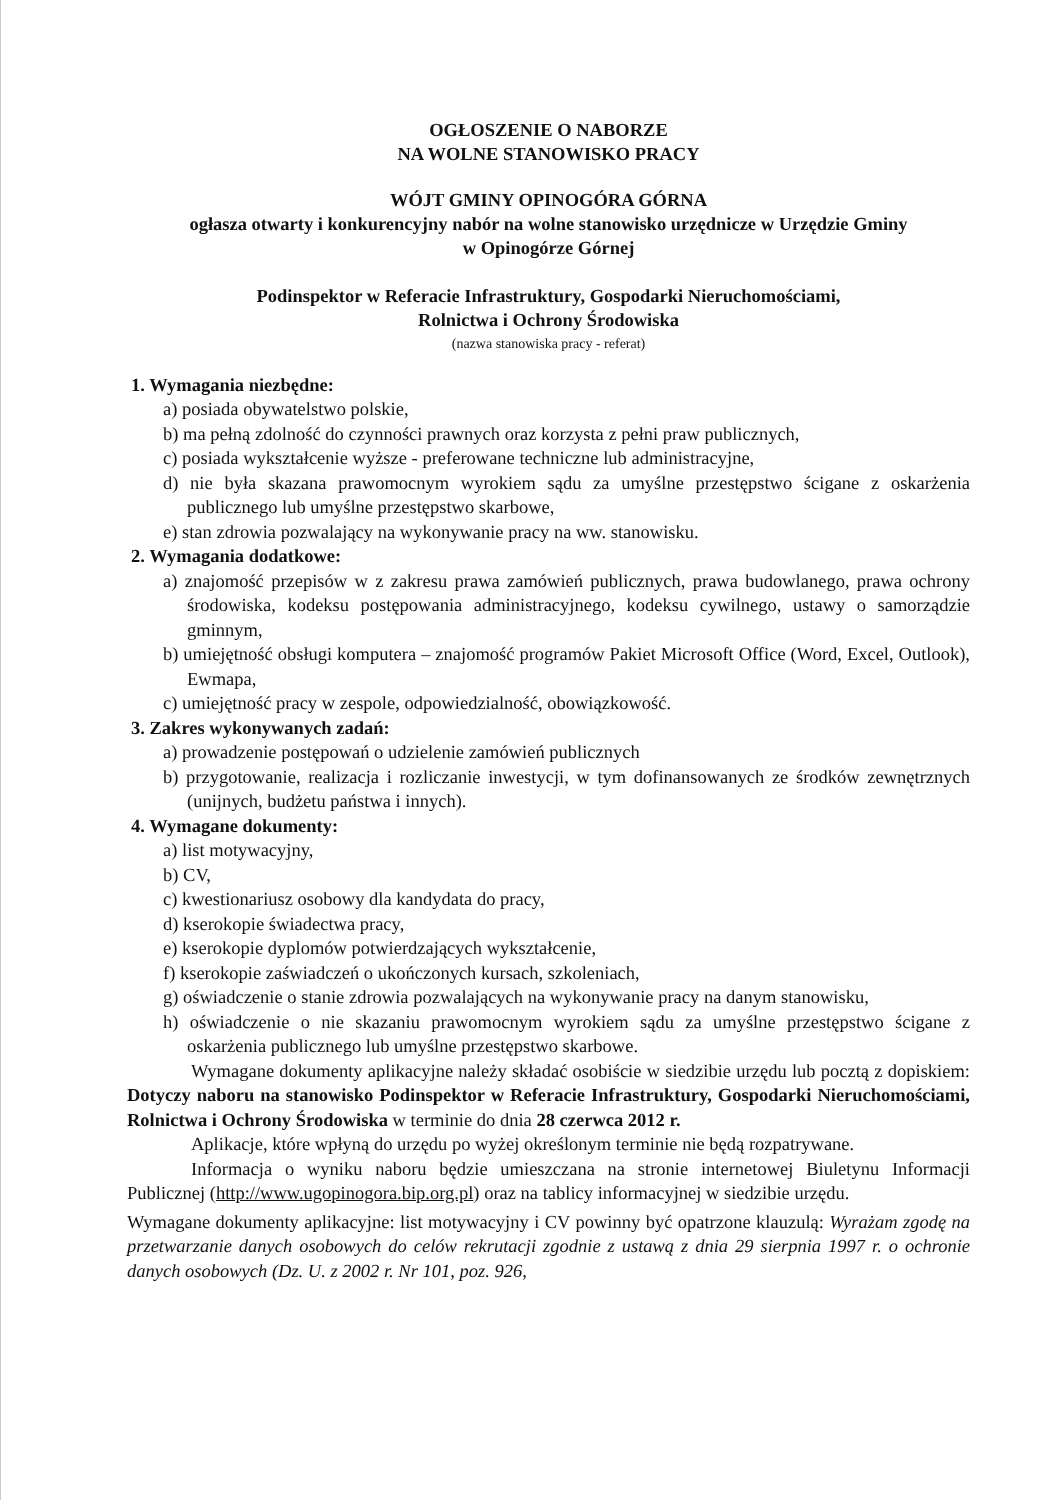OGŁOSZENIE O NABORZE
NA WOLNE STANOWISKO PRACY
WÓJT GMINY OPINOGÓRA GÓRNA
ogłasza otwarty i konkurencyjny nabór na wolne stanowisko urzędnicze w Urzędzie Gminy
w Opinogórze Górnej
Podinspektor w Referacie Infrastruktury, Gospodarki Nieruchomościami,
Rolnictwa i Ochrony Środowiska
(nazwa stanowiska pracy - referat)
1. Wymagania niezbędne:
a) posiada obywatelstwo polskie,
b) ma pełną zdolność do czynności prawnych oraz korzysta z pełni praw publicznych,
c) posiada wykształcenie wyższe - preferowane techniczne lub administracyjne,
d) nie była skazana prawomocnym wyrokiem sądu za umyślne przestępstwo ścigane z oskarżenia publicznego lub umyślne przestępstwo skarbowe,
e) stan zdrowia pozwalający na wykonywanie pracy na ww. stanowisku.
2. Wymagania dodatkowe:
a) znajomość przepisów w z zakresu prawa zamówień publicznych, prawa budowlanego, prawa ochrony środowiska, kodeksu postępowania administracyjnego, kodeksu cywilnego, ustawy o samorządzie gminnym,
b) umiejętność obsługi komputera – znajomość programów Pakiet Microsoft Office (Word, Excel, Outlook), Ewmapa,
c) umiejętność pracy w zespole, odpowiedzialność, obowiązkowość.
3. Zakres wykonywanych zadań:
a) prowadzenie postępowań o udzielenie zamówień publicznych
b) przygotowanie, realizacja i rozliczanie inwestycji, w tym dofinansowanych ze środków zewnętrznych (unijnych, budżetu państwa i innych).
4. Wymagane dokumenty:
a) list motywacyjny,
b) CV,
c) kwestionariusz osobowy dla kandydata do pracy,
d) kserokopie świadectwa pracy,
e) kserokopie dyplomów potwierdzających wykształcenie,
f) kserokopie zaświadczeń o ukończonych kursach, szkoleniach,
g) oświadczenie o stanie zdrowia pozwalających na wykonywanie pracy na danym stanowisku,
h) oświadczenie o nie skazaniu prawomocnym wyrokiem sądu za umyślne przestępstwo ścigane z oskarżenia publicznego lub umyślne przestępstwo skarbowe.
Wymagane dokumenty aplikacyjne należy składać osobiście w siedzibie urzędu lub pocztą z dopiskiem: Dotyczy naboru na stanowisko Podinspektor w Referacie Infrastruktury, Gospodarki Nieruchomościami, Rolnictwa i Ochrony Środowiska w terminie do dnia 28 czerwca 2012 r.
Aplikacje, które wpłyną do urzędu po wyżej określonym terminie nie będą rozpatrywane.
Informacja o wyniku naboru będzie umieszczana na stronie internetowej Biuletynu Informacji Publicznej (http://www.ugopinogora.bip.org.pl) oraz na tablicy informacyjnej w siedzibie urzędu.
Wymagane dokumenty aplikacyjne: list motywacyjny i CV powinny być opatrzone klauzulą: Wyrażam zgodę na przetwarzanie danych osobowych do celów rekrutacji zgodnie z ustawą z dnia 29 sierpnia 1997 r. o ochronie danych osobowych (Dz. U. z 2002 r. Nr 101, poz. 926,